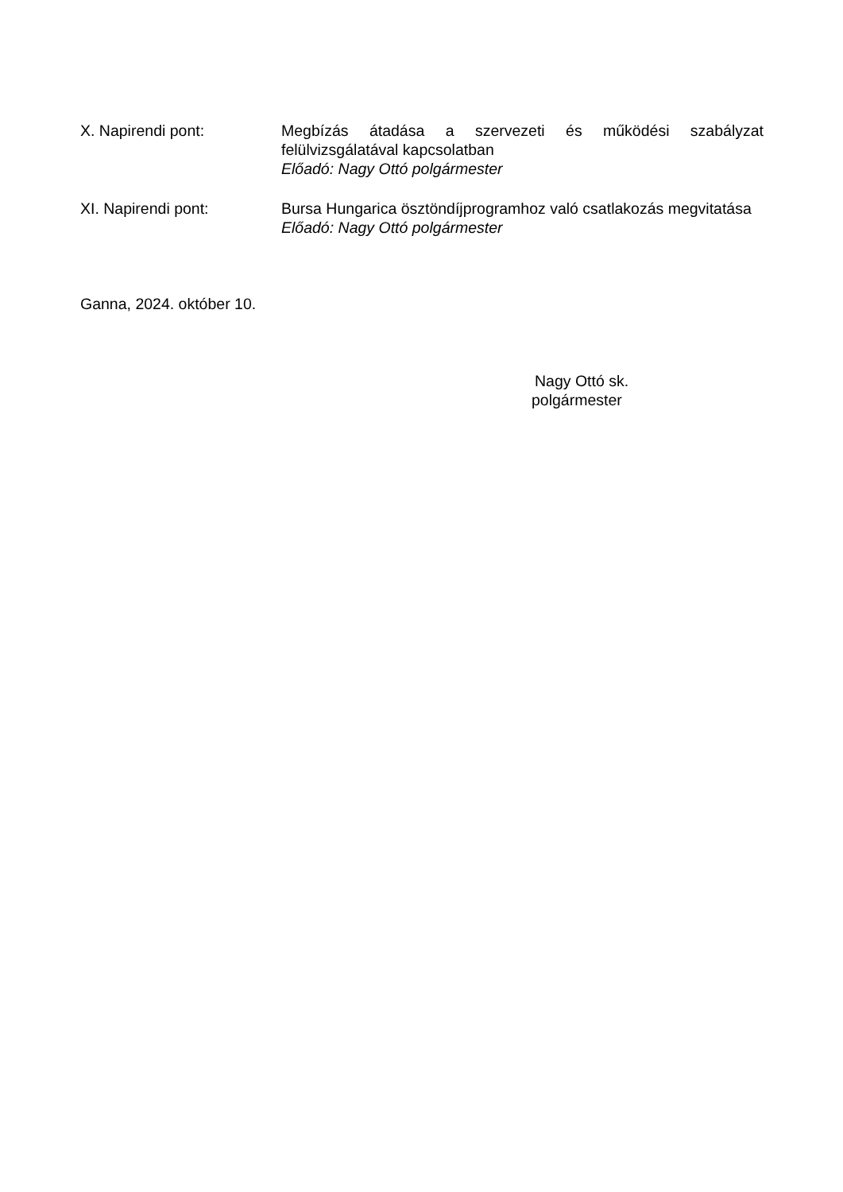X. Napirendi pont: Megbízás átadása a szervezeti és működési szabályzat felülvizsgálatával kapcsolatban
Előadó: Nagy Ottó polgármester
XI. Napirendi pont: Bursa Hungarica ösztöndíjprogramhoz való csatlakozás megvitatása
Előadó: Nagy Ottó polgármester
Ganna, 2024. október 10.
Nagy Ottó sk.
polgármester